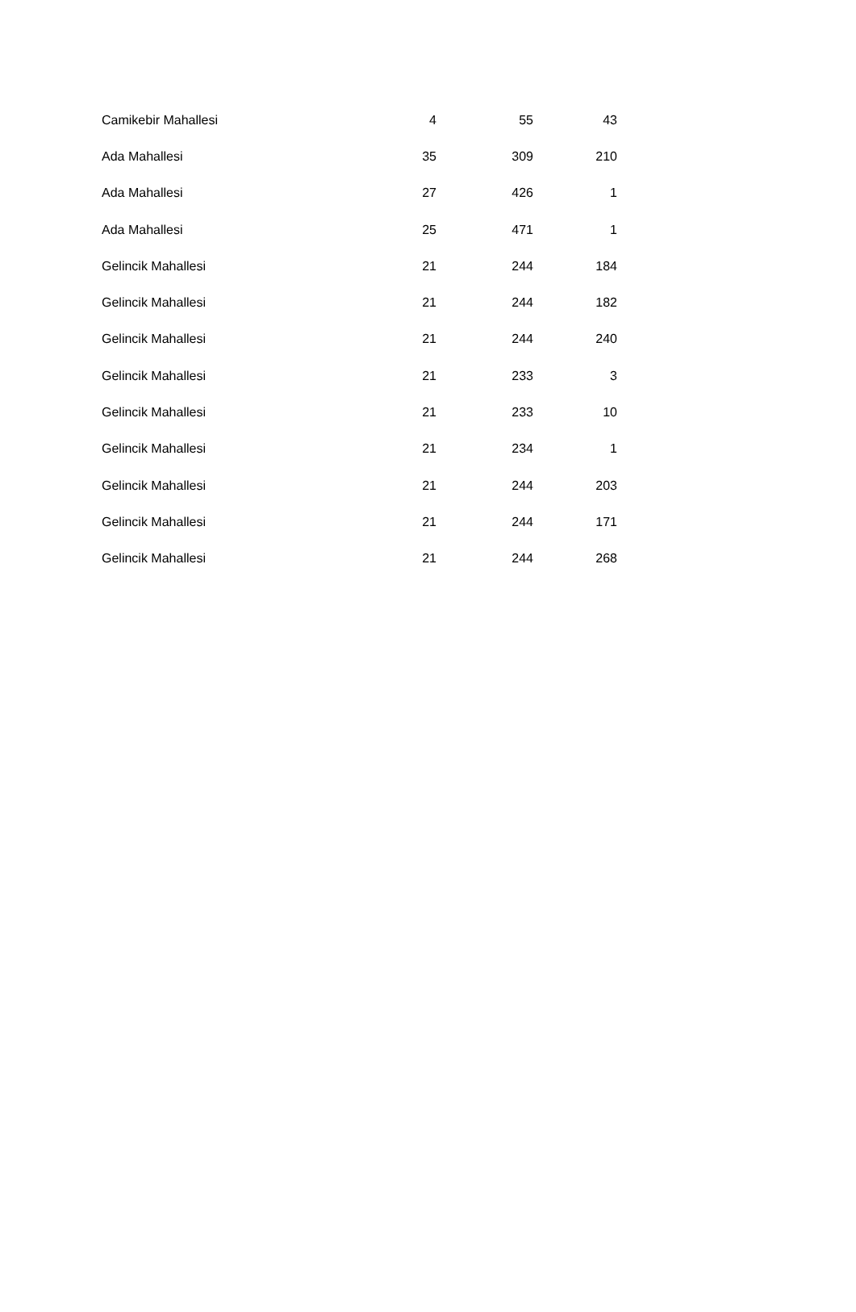| Camikebir Mahallesi | 4 | 55 | 43 |
| Ada Mahallesi | 35 | 309 | 210 |
| Ada Mahallesi | 27 | 426 | 1 |
| Ada Mahallesi | 25 | 471 | 1 |
| Gelincik Mahallesi | 21 | 244 | 184 |
| Gelincik Mahallesi | 21 | 244 | 182 |
| Gelincik Mahallesi | 21 | 244 | 240 |
| Gelincik Mahallesi | 21 | 233 | 3 |
| Gelincik Mahallesi | 21 | 233 | 10 |
| Gelincik Mahallesi | 21 | 234 | 1 |
| Gelincik Mahallesi | 21 | 244 | 203 |
| Gelincik Mahallesi | 21 | 244 | 171 |
| Gelincik Mahallesi | 21 | 244 | 268 |